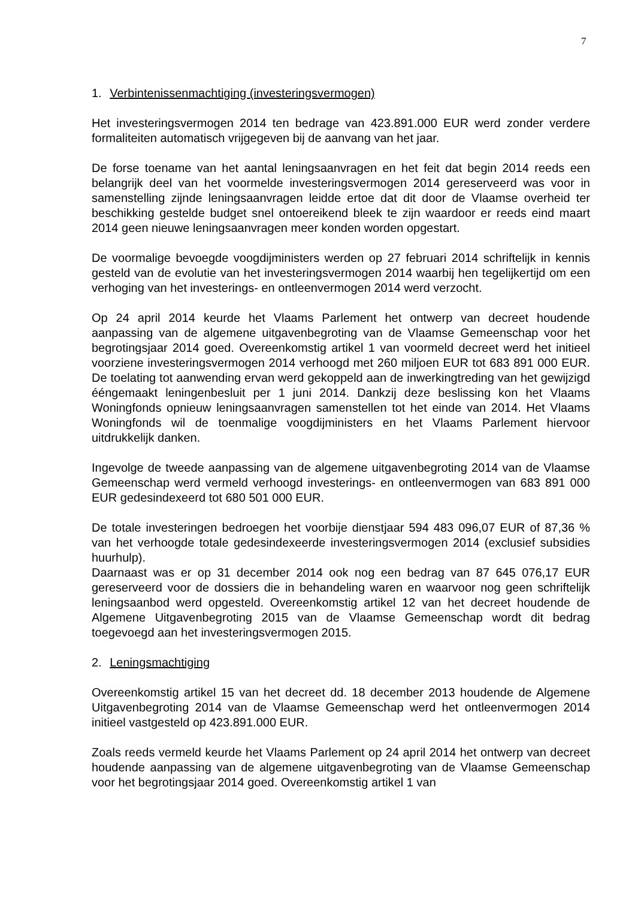7
1. Verbintenissenmachtiging (investeringsvermogen)
Het investeringsvermogen 2014 ten bedrage van 423.891.000 EUR werd zonder verdere formaliteiten automatisch vrijgegeven bij de aanvang van het jaar.
De forse toename van het aantal leningsaanvragen en het feit dat begin 2014 reeds een belangrijk deel van het voormelde investeringsvermogen 2014 gereserveerd was voor in samenstelling zijnde leningsaanvragen leidde ertoe dat dit door de Vlaamse overheid ter beschikking gestelde budget snel ontoereikend bleek te zijn waardoor er reeds eind maart 2014 geen nieuwe leningsaanvragen meer konden worden opgestart.
De voormalige bevoegde voogdijministers werden op 27 februari 2014 schriftelijk in kennis gesteld van de evolutie van het investeringsvermogen 2014 waarbij hen tegelijkertijd om een verhoging van het investerings- en ontleenvermogen 2014 werd verzocht.
Op 24 april 2014 keurde het Vlaams Parlement het ontwerp van decreet houdende aanpassing van de algemene uitgavenbegroting van de Vlaamse Gemeenschap voor het begrotingsjaar 2014 goed. Overeenkomstig artikel 1 van voormeld decreet werd het initieel voorziene investeringsvermogen 2014 verhoogd met 260 miljoen EUR tot 683 891 000 EUR. De toelating tot aanwending ervan werd gekoppeld aan de inwerkingtreding van het gewijzigd ééngemaakt leningenbesluit per 1 juni 2014. Dankzij deze beslissing kon het Vlaams Woningfonds opnieuw leningsaanvragen samenstellen tot het einde van 2014. Het Vlaams Woningfonds wil de toenmalige voogdijministers en het Vlaams Parlement hiervoor uitdrukkelijk danken.
Ingevolge de tweede aanpassing van de algemene uitgavenbegroting 2014 van de Vlaamse Gemeenschap werd vermeld verhoogd investerings- en ontleenvermogen van 683 891 000 EUR gedesindexeerd tot 680 501 000 EUR.
De totale investeringen bedroegen het voorbije dienstjaar 594 483 096,07 EUR of 87,36 % van het verhoogde totale gedesindexeerde investeringsvermogen 2014 (exclusief subsidies huurhulp).
Daarnaast was er op 31 december 2014 ook nog een bedrag van 87 645 076,17 EUR gereserveerd voor de dossiers die in behandeling waren en waarvoor nog geen schriftelijk leningsaanbod werd opgesteld. Overeenkomstig artikel 12 van het decreet houdende de Algemene Uitgavenbegroting 2015 van de Vlaamse Gemeenschap wordt dit bedrag toegevoegd aan het investeringsvermogen 2015.
2. Leningsmachtiging
Overeenkomstig artikel 15 van het decreet dd. 18 december 2013 houdende de Algemene Uitgavenbegroting 2014 van de Vlaamse Gemeenschap werd het ontleenvermogen 2014 initieel vastgesteld op 423.891.000 EUR.
Zoals reeds vermeld keurde het Vlaams Parlement op 24 april 2014 het ontwerp van decreet houdende aanpassing van de algemene uitgavenbegroting van de Vlaamse Gemeenschap voor het begrotingsjaar 2014 goed. Overeenkomstig artikel 1 van